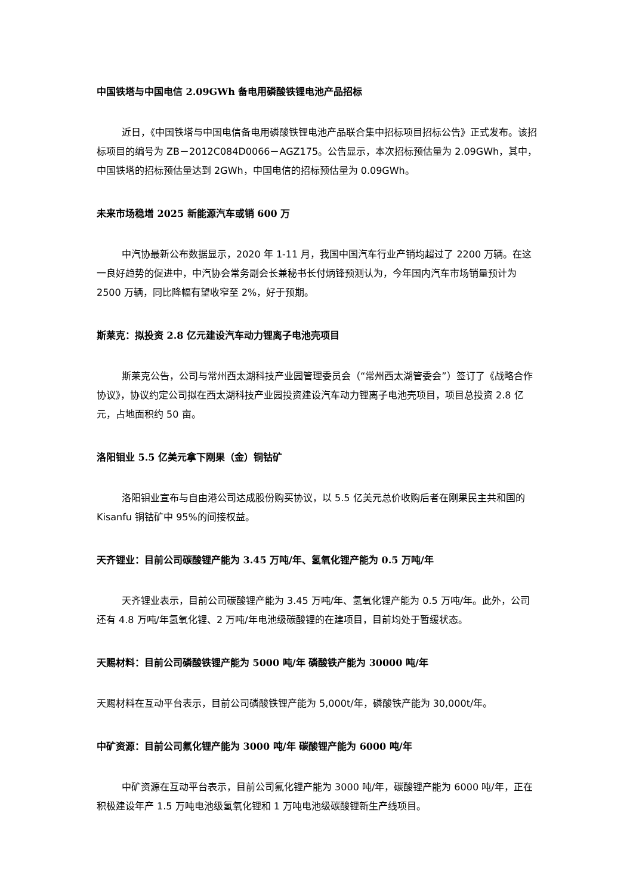中国铁塔与中国电信 2.09GWh 备电用磷酸铁锂电池产品招标
近日，《中国铁塔与中国电信备电用磷酸铁锂电池产品联合集中招标项目招标公告》正式发布。该招标项目的编号为 ZB－2012C084D0066－AGZ175。公告显示，本次招标预估量为 2.09GWh，其中，中国铁塔的招标预估量达到 2GWh，中国电信的招标预估量为 0.09GWh。
未来市场稳增 2025 新能源汽车或销 600 万
中汽协最新公布数据显示，2020 年 1-11 月，我国中国汽车行业产销均超过了 2200 万辆。在这一良好趋势的促进中，中汽协会常务副会长兼秘书长付炳锋预测认为，今年国内汽车市场销量预计为 2500 万辆，同比降幅有望收窄至 2%，好于预期。
斯莱克：拟投资 2.8 亿元建设汽车动力锂离子电池壳项目
斯莱克公告，公司与常州西太湖科技产业园管理委员会（“常州西太湖管委会”）签订了《战略合作协议》，协议约定公司拟在西太湖科技产业园投资建设汽车动力锂离子电池壳项目，项目总投资 2.8 亿元，占地面积约 50 亩。
洛阳钼业 5.5 亿美元拿下刚果（金）铜钴矿
洛阳钼业宣布与自由港公司达成股份购买协议，以 5.5 亿美元总价收购后者在刚果民主共和国的 Kisanfu 铜钴矿中 95%的间接权益。
天齐锂业：目前公司碳酸锂产能为 3.45 万吨/年、氢氧化锂产能为 0.5 万吨/年
天齐锂业表示，目前公司碳酸锂产能为 3.45 万吨/年、氢氧化锂产能为 0.5 万吨/年。此外，公司还有 4.8 万吨/年氢氧化锂、2 万吨/年电池级碳酸锂的在建项目，目前均处于暂缓状态。
天赐材料：目前公司磷酸铁锂产能为 5000 吨/年 磷酸铁产能为 30000 吨/年
天赐材料在互动平台表示，目前公司磷酸铁锂产能为 5,000t/年，磷酸铁产能为 30,000t/年。
中矿资源：目前公司氟化锂产能为 3000 吨/年 碳酸锂产能为 6000 吨/年
中矿资源在互动平台表示，目前公司氟化锂产能为 3000 吨/年，碳酸锂产能为 6000 吨/年，正在积极建设年产 1.5 万吨电池级氢氧化锂和 1 万吨电池级碳酸锂新生产线项目。